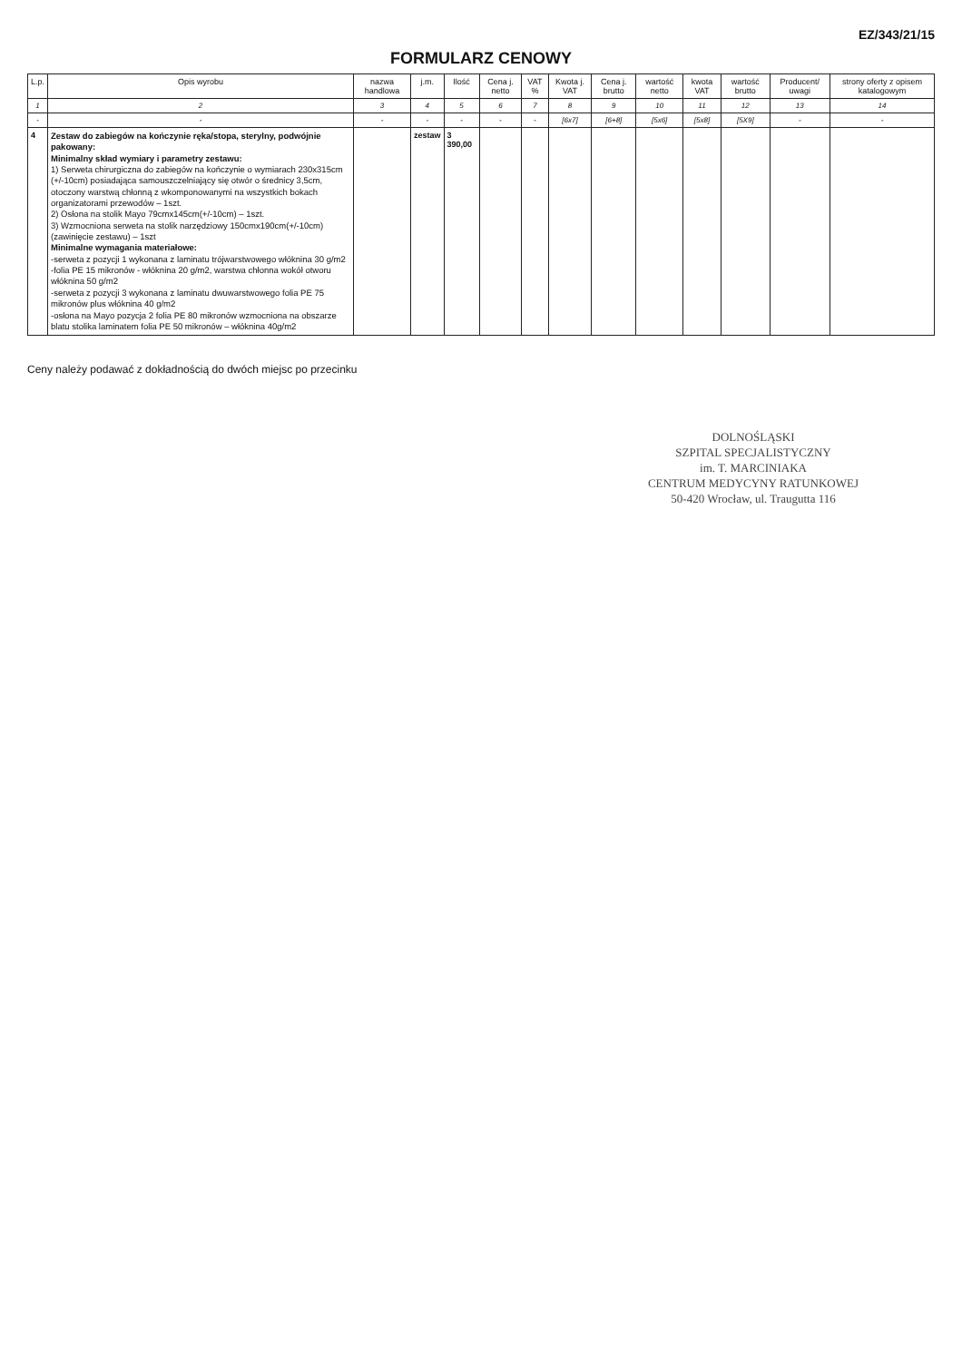EZ/343/21/15
FORMULARZ CENOWY
| L.p. | Opis wyrobu | nazwa handlowa | j.m. | Ilość | Cena j. netto | VAT % | Kwota j. VAT | Cena j. brutto | wartość netto | kwota VAT | wartość brutto | Producent/ uwagi | strony oferty z opisem katalogowym |
| --- | --- | --- | --- | --- | --- | --- | --- | --- | --- | --- | --- | --- | --- |
| 1 | 2 | 3 | 4 | 5 | 6 | 7 | 8 | 9 | 10 | 11 | 12 | 13 | 14 |
| - | - | - | - | - | - | - | [6x7] | [6+8] | [5x6] | [5x8] | [5X9] | - | - |
| 4 | Zestaw do zabiegów na kończynie ręka/stopa, sterylny, podwójnie pakowany: Minimalny skład wymiary i parametry zestawu: 1) Serweta chirurgiczna do zabiegów na kończynie o wymiarach 230x315cm (+/-10cm) posiadająca samouszczelniający się otwór o średnicy 3,5cm, otoczony warstwą chłonną z wkomponowanymi na wszystkich bokach organizatorami przewodów – 1szt. 2) Osłona na stolik Mayo 79cmx145cm(+/-10cm) – 1szt. 3) Wzmocniona serweta na stolik narzędziowy 150cmx190cm(+/-10cm) (zawinięcie zestawu) – 1szt Minimalne wymagania materiałowe: -serweta z pozycji 1 wykonana z laminatu trójwarstwowego włóknina 30 g/m2 -folia PE 15 mikronów - włóknina 20 g/m2, warstwa chłonna wokół otworu włóknina 50 g/m2 -serweta z pozycji 3 wykonana z laminatu dwuwarstwowego folia PE 75 mikronów plus włóknina 40 g/m2 -osłona na Mayo pozycja 2 folia PE 80 mikronów wzmocniona na obszarze blatu stolika laminatem folia PE 50 mikronów – włóknina 40g/m2 | | zestaw | 3 390,00 | | | | | | | | | |
Ceny należy podawać z dokładnością do dwóch miejsc po przecinku
DOLNOŚLĄSKI
SZPITAL SPECJALISTYCZNY
im. T. MARCINIAKA
CENTRUM MEDYCYNY RATUNKOWEJ
50-420 Wrocław, ul. Traugutta 116